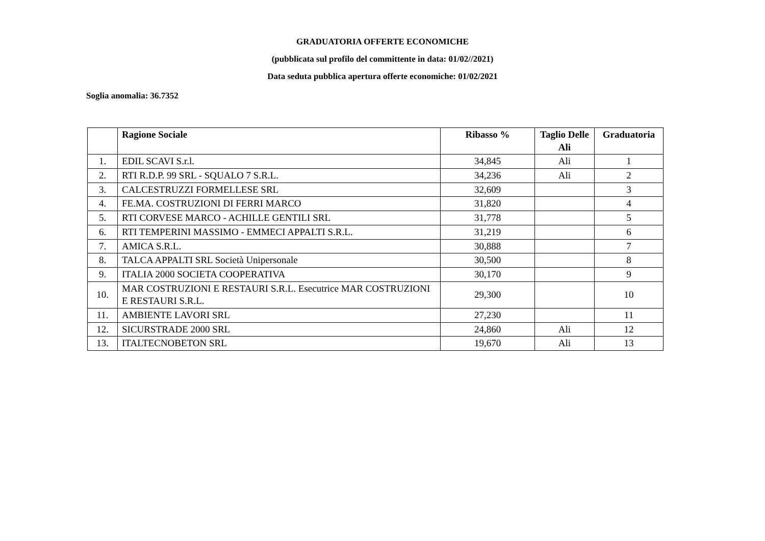GRADUATORIA OFFERTE ECONOMICHE
(pubblicata sul profilo del committente in data: 01/02//2021)
Data seduta pubblica apertura offerte economiche: 01/02/2021
Soglia anomalia: 36.7352
| | Ragione Sociale | Ribasso % | Taglio Delle Ali | Graduatoria |
| --- | --- | --- | --- | --- |
| 1. | EDIL SCAVI S.r.l. | 34,845 | Ali | 1 |
| 2. | RTI R.D.P. 99 SRL - SQUALO 7 S.R.L. | 34,236 | Ali | 2 |
| 3. | CALCESTRUZZI FORMELLESE SRL | 32,609 | | 3 |
| 4. | FE.MA. COSTRUZIONI DI FERRI MARCO | 31,820 | | 4 |
| 5. | RTI CORVESE MARCO - ACHILLE GENTILI SRL | 31,778 | | 5 |
| 6. | RTI TEMPERINI MASSIMO - EMMECI APPALTI S.R.L. | 31,219 | | 6 |
| 7. | AMICA S.R.L. | 30,888 | | 7 |
| 8. | TALCA APPALTI SRL Società Unipersonale | 30,500 | | 8 |
| 9. | ITALIA 2000 SOCIETA COOPERATIVA | 30,170 | | 9 |
| 10. | MAR COSTRUZIONI E RESTAURI S.R.L. Esecutrice MAR COSTRUZIONI E RESTAURI S.R.L. | 29,300 | | 10 |
| 11. | AMBIENTE LAVORI SRL | 27,230 | | 11 |
| 12. | SICURSTRADE 2000 SRL | 24,860 | Ali | 12 |
| 13. | ITALTECNOBETON SRL | 19,670 | Ali | 13 |